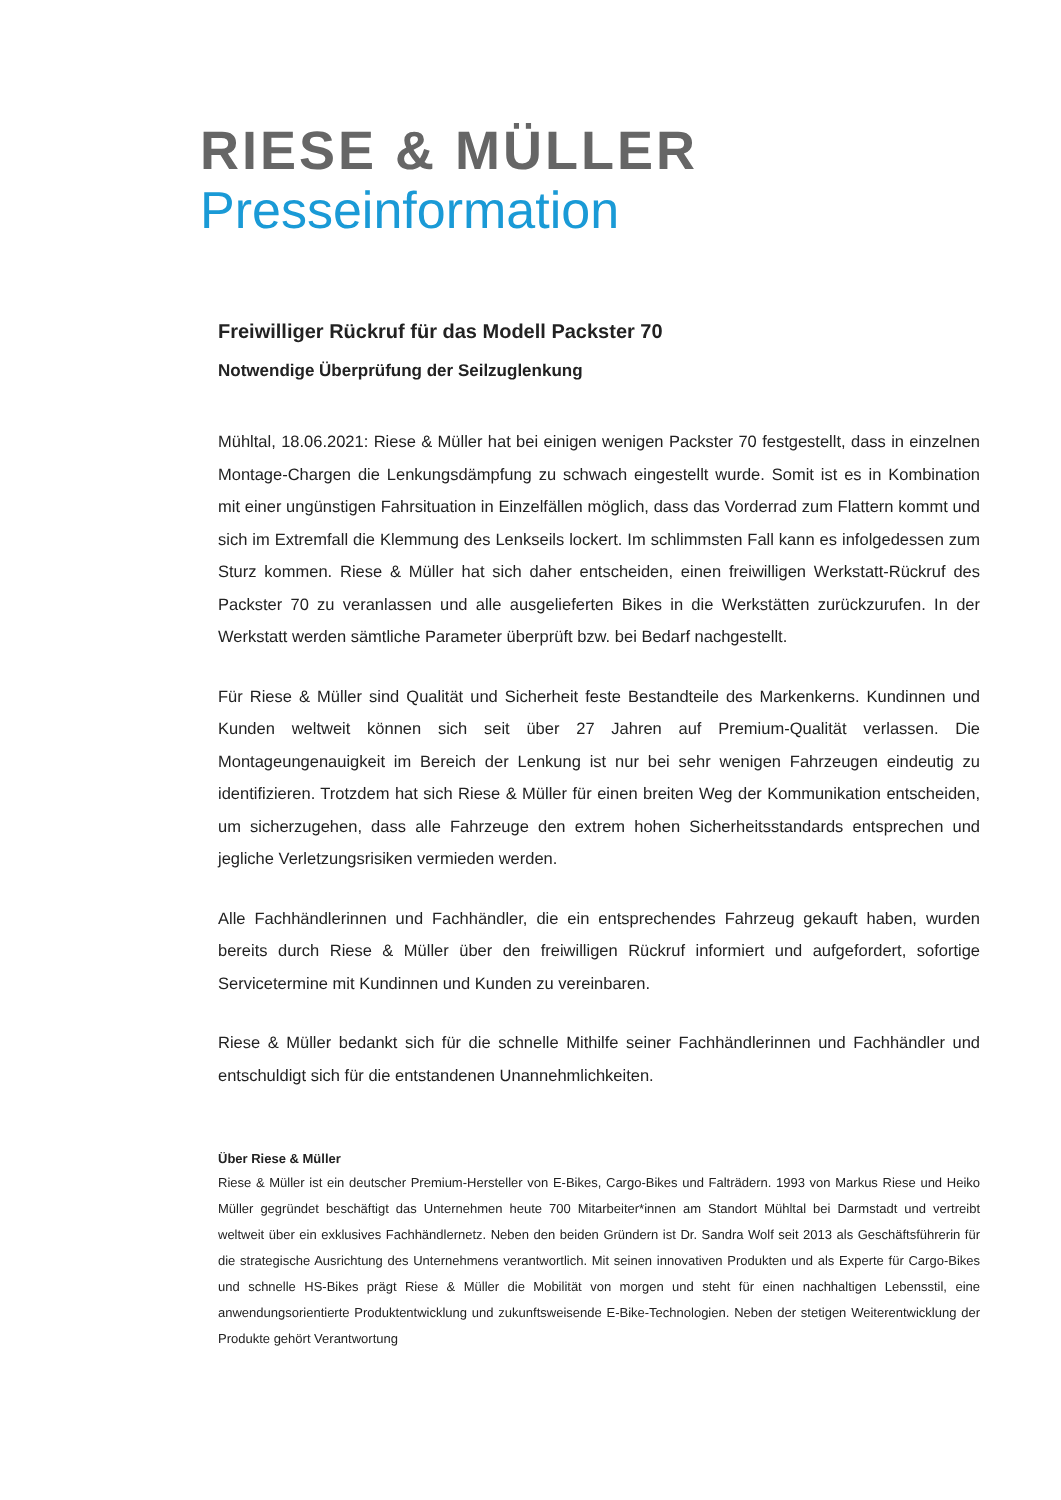RIESE & MÜLLER
Presseinformation
Freiwilliger Rückruf für das Modell Packster 70
Notwendige Überprüfung der Seilzuglenkung
Mühltal, 18.06.2021: Riese & Müller hat bei einigen wenigen Packster 70 festgestellt, dass in einzelnen Montage-Chargen die Lenkungsdämpfung zu schwach eingestellt wurde. Somit ist es in Kombination mit einer ungünstigen Fahrsituation in Einzelfällen möglich, dass das Vorderrad zum Flattern kommt und sich im Extremfall die Klemmung des Lenkseils lockert. Im schlimmsten Fall kann es infolgedessen zum Sturz kommen. Riese & Müller hat sich daher entscheiden, einen freiwilligen Werkstatt-Rückruf des Packster 70 zu veranlassen und alle ausgelieferten Bikes in die Werkstätten zurückzurufen. In der Werkstatt werden sämtliche Parameter überprüft bzw. bei Bedarf nachgestellt.
Für Riese & Müller sind Qualität und Sicherheit feste Bestandteile des Markenkerns. Kundinnen und Kunden weltweit können sich seit über 27 Jahren auf Premium-Qualität verlassen. Die Montageungenauigkeit im Bereich der Lenkung ist nur bei sehr wenigen Fahrzeugen eindeutig zu identifizieren. Trotzdem hat sich Riese & Müller für einen breiten Weg der Kommunikation entscheiden, um sicherzugehen, dass alle Fahrzeuge den extrem hohen Sicherheitsstandards entsprechen und jegliche Verletzungsrisiken vermieden werden.
Alle Fachhändlerinnen und Fachhändler, die ein entsprechendes Fahrzeug gekauft haben, wurden bereits durch Riese & Müller über den freiwilligen Rückruf informiert und aufgefordert, sofortige Servicetermine mit Kundinnen und Kunden zu vereinbaren.
Riese & Müller bedankt sich für die schnelle Mithilfe seiner Fachhändlerinnen und Fachhändler und entschuldigt sich für die entstandenen Unannehmlichkeiten.
Über Riese & Müller
Riese & Müller ist ein deutscher Premium-Hersteller von E-Bikes, Cargo-Bikes und Falträdern. 1993 von Markus Riese und Heiko Müller gegründet beschäftigt das Unternehmen heute 700 Mitarbeiter*innen am Standort Mühltal bei Darmstadt und vertreibt weltweit über ein exklusives Fachhändlernetz. Neben den beiden Gründern ist Dr. Sandra Wolf seit 2013 als Geschäftsführerin für die strategische Ausrichtung des Unternehmens verantwortlich. Mit seinen innovativen Produkten und als Experte für Cargo-Bikes und schnelle HS-Bikes prägt Riese & Müller die Mobilität von morgen und steht für einen nachhaltigen Lebensstil, eine anwendungsorientierte Produktentwicklung und zukunftsweisende E-Bike-Technologien. Neben der stetigen Weiterentwicklung der Produkte gehört Verantwortung